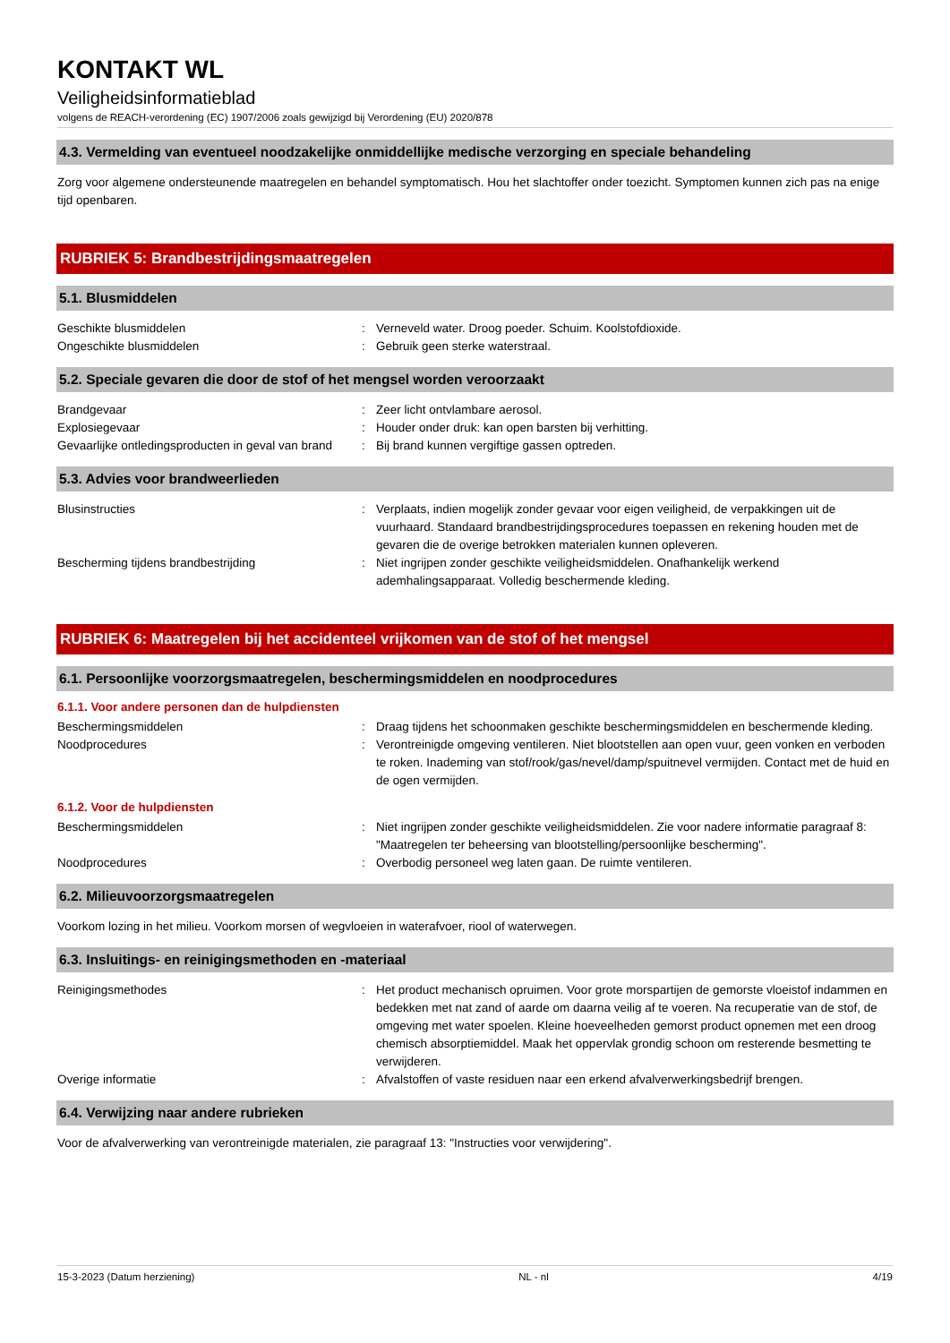KONTAKT WL
Veiligheidsinformatieblad
volgens de REACH-verordening (EC) 1907/2006 zoals gewijzigd bij Verordening (EU) 2020/878
4.3. Vermelding van eventueel noodzakelijke onmiddellijke medische verzorging en speciale behandeling
Zorg voor algemene ondersteunende maatregelen en behandel symptomatisch. Hou het slachtoffer onder toezicht. Symptomen kunnen zich pas na enige tijd openbaren.
RUBRIEK 5: Brandbestrijdingsmaatregelen
5.1. Blusmiddelen
Geschikte blusmiddelen : Verneveld water. Droog poeder. Schuim. Koolstofdioxide.
Ongeschikte blusmiddelen : Gebruik geen sterke waterstraal.
5.2. Speciale gevaren die door de stof of het mengsel worden veroorzaakt
Brandgevaar : Zeer licht ontvlambare aerosol.
Explosiegevaar : Houder onder druk: kan open barsten bij verhitting.
Gevaarlijke ontledingsproducten in geval van brand
: Bij brand kunnen vergiftige gassen optreden.
5.3. Advies voor brandweerlieden
Blusinstructies : Verplaats, indien mogelijk zonder gevaar voor eigen veiligheid, de verpakkingen uit de vuurhaard. Standaard brandbestrijdingsprocedures toepassen en rekening houden met de gevaren die de overige betrokken materialen kunnen opleveren.
Bescherming tijdens brandbestrijding : Niet ingrijpen zonder geschikte veiligheidsmiddelen. Onafhankelijk werkend ademhalingsapparaat. Volledig beschermende kleding.
RUBRIEK 6: Maatregelen bij het accidenteel vrijkomen van de stof of het mengsel
6.1. Persoonlijke voorzorgsmaatregelen, beschermingsmiddelen en noodprocedures
6.1.1. Voor andere personen dan de hulpdiensten
Beschermingsmiddelen : Draag tijdens het schoonmaken geschikte beschermingsmiddelen en beschermende kleding.
Noodprocedures : Verontreinigde omgeving ventileren. Niet blootstellen aan open vuur, geen vonken en verboden te roken. Inademing van stof/rook/gas/nevel/damp/spuitnevel vermijden. Contact met de huid en de ogen vermijden.
6.1.2. Voor de hulpdiensten
Beschermingsmiddelen : Niet ingrijpen zonder geschikte veiligheidsmiddelen. Zie voor nadere informatie paragraaf 8: "Maatregelen ter beheersing van blootstelling/persoonlijke bescherming".
Noodprocedures : Overbodig personeel weg laten gaan. De ruimte ventileren.
6.2. Milieuvoorzorgsmaatregelen
Voorkom lozing in het milieu. Voorkom morsen of wegvloeien in waterafvoer, riool of waterwegen.
6.3. Insluitings- en reinigingsmethoden en -materiaal
Reinigingsmethodes : Het product mechanisch opruimen. Voor grote morspartijen de gemorste vloeistof indammen en bedekken met nat zand of aarde om daarna veilig af te voeren. Na recuperatie van de stof, de omgeving met water spoelen. Kleine hoeveelheden gemorst product opnemen met een droog chemisch absorptiemiddel. Maak het oppervlak grondig schoon om resterende besmetting te verwijderen.
Overige informatie : Afvalstoffen of vaste residuen naar een erkend afvalverwerkingsbedrijf brengen.
6.4. Verwijzing naar andere rubrieken
Voor de afvalverwerking van verontreinigde materialen, zie paragraaf 13: "Instructies voor verwijdering".
15-3-2023 (Datum herziening) NL - nl 4/19